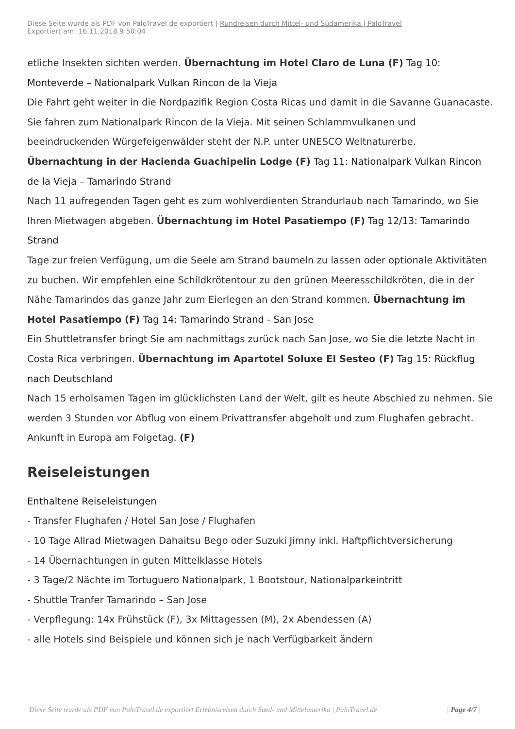Diese Seite wurde als PDF von PaloTravel.de exportiert | Rundreisen durch Mittel- und Südamerika | PaloTravel
Exportiert am: 16.11.2018 9:50:04
etliche Insekten sichten werden. Übernachtung im Hotel Claro de Luna (F) Tag 10: Monteverde – Nationalpark Vulkan Rincon de la Vieja
Die Fahrt geht weiter in die Nordpazifik Region Costa Ricas und damit in die Savanne Guanacaste. Sie fahren zum Nationalpark Rincon de la Vieja. Mit seinen Schlammvulkanen und beeindruckenden Würgefeigenwälder steht der N.P. unter UNESCO Weltnaturerbe. Übernachtung in der Hacienda Guachipelin Lodge (F) Tag 11: Nationalpark Vulkan Rincon de la Vieja – Tamarindo Strand
Nach 11 aufregenden Tagen geht es zum wohlverdienten Strandurlaub nach Tamarindo, wo Sie Ihren Mietwagen abgeben. Übernachtung im Hotel Pasatiempo (F) Tag 12/13: Tamarindo Strand
Tage zur freien Verfügung, um die Seele am Strand baumeln zu lassen oder optionale Aktivitäten zu buchen. Wir empfehlen eine Schildkrötentour zu den grünen Meeresschildkröten, die in der Nähe Tamarindos das ganze Jahr zum Eierlegen an den Strand kommen. Übernachtung im Hotel Pasatiempo (F) Tag 14: Tamarindo Strand - San Jose
Ein Shuttletransfer bringt Sie am nachmittags zurück nach San Jose, wo Sie die letzte Nacht in Costa Rica verbringen. Übernachtung im Apartotel Soluxe El Sesteo (F) Tag 15: Rückflug nach Deutschland
Nach 15 erholsamen Tagen im glücklichsten Land der Welt, gilt es heute Abschied zu nehmen. Sie werden 3 Stunden vor Abflug von einem Privattransfer abgeholt und zum Flughafen gebracht. Ankunft in Europa am Folgetag. (F)
Reiseleistungen
Enthaltene Reiseleistungen
- Transfer Flughafen / Hotel San Jose / Flughafen
- 10 Tage Allrad Mietwagen Dahaitsu Bego oder Suzuki Jimny inkl. Haftpflichtversicherung
- 14 Übernachtungen in guten Mittelklasse Hotels
- 3 Tage/2 Nächte im Tortuguero Nationalpark, 1 Bootstour, Nationalparkeintritt
- Shuttle Tranfer Tamarindo – San Jose
- Verpflegung: 14x Frühstück (F), 3x Mittagessen (M), 2x Abendessen (A)
- alle Hotels sind Beispiele und können sich je nach Verfügbarkeit ändern
Diese Seite wurde als PDF von PaloTravel.de exportiert Erlebnisreisen durch Sued- und Mittelamerika | PaloTravel.de | Page 4/7 |